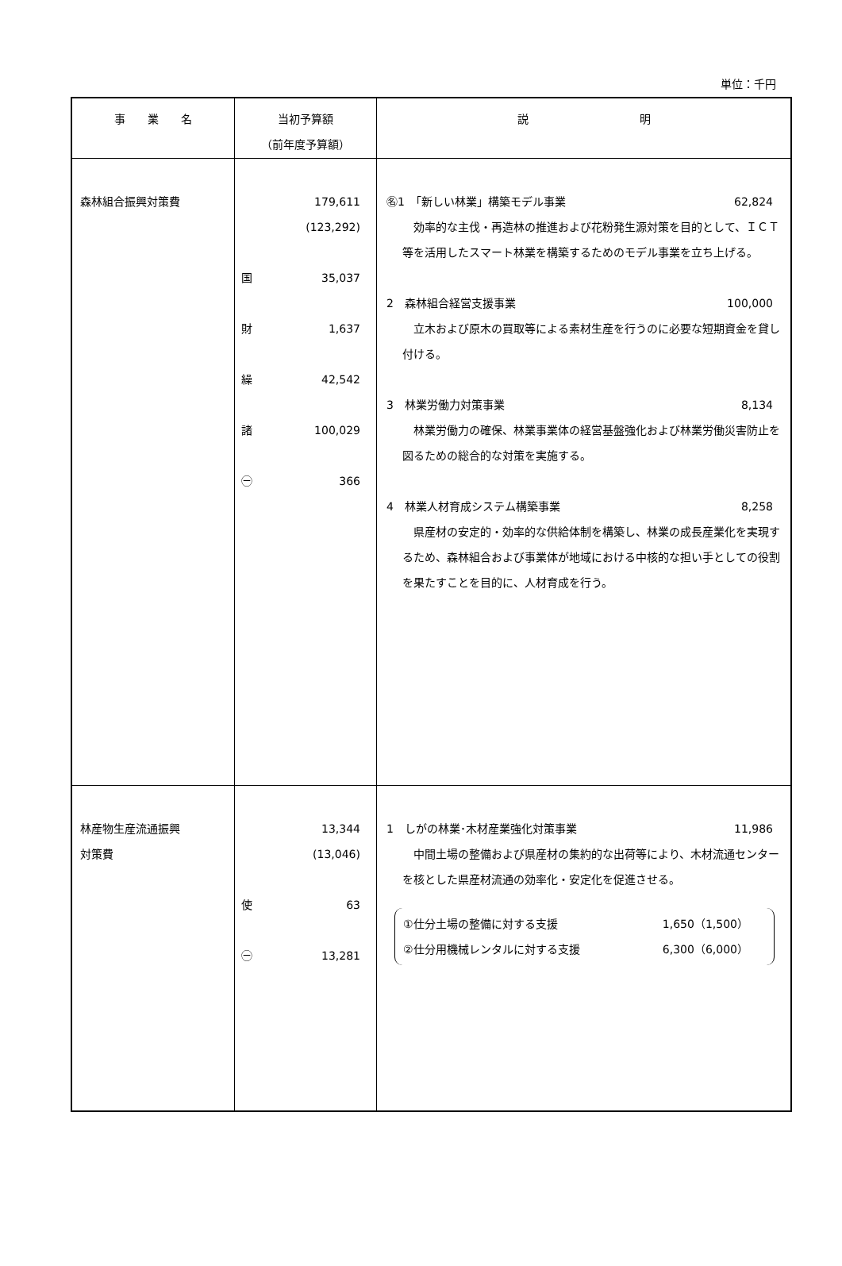単位：千円
| 事 業 名 | 当初予算額 （前年度予算額） | 説 明 |
| --- | --- | --- |
| 森林組合振興対策費 | 179,611 (123,292) 国 35,037 財 1,637 繰 42,542 諸 100,029 ㊀ 366 | ㊔1 「新しい林業」構築モデル事業 62,824 効率的な主伐・再造林の推進および花粉発生源対策を目的として、ＩＣＴ等を活用したスマート林業を構築するためのモデル事業を立ち上げる。 2 森林組合経営支援事業 100,000 立木および原木の買取等による素材生産を行うのに必要な短期資金を貸し付ける。 3 林業労働力対策事業 8,134 林業労働力の確保、林業事業体の経営基盤強化および林業労働災害防止を図るための総合的な対策を実施する。 4 林業人材育成システム構築事業 8,258 県産材の安定的・効率的な供給体制を構築し、林業の成長産業化を実現するため、森林組合および事業体が地域における中核的な担い手としての役割を果たすことを目的に、人材育成を行う。 |
| 林産物生産流通振興 対策費 | 13,344 (13,046) 使 63 ㊀ 13,281 | 1 しがの林業･木材産業強化対策事業 11,986 中間土場の整備および県産材の集約的な出荷等により、木材流通センターを核とした県産材流通の効率化・安定化を促進させる。 ①仕分土場の整備に対する支援 1,650（1,500） ②仕分用機械レンタルに対する支援 6,300（6,000） |